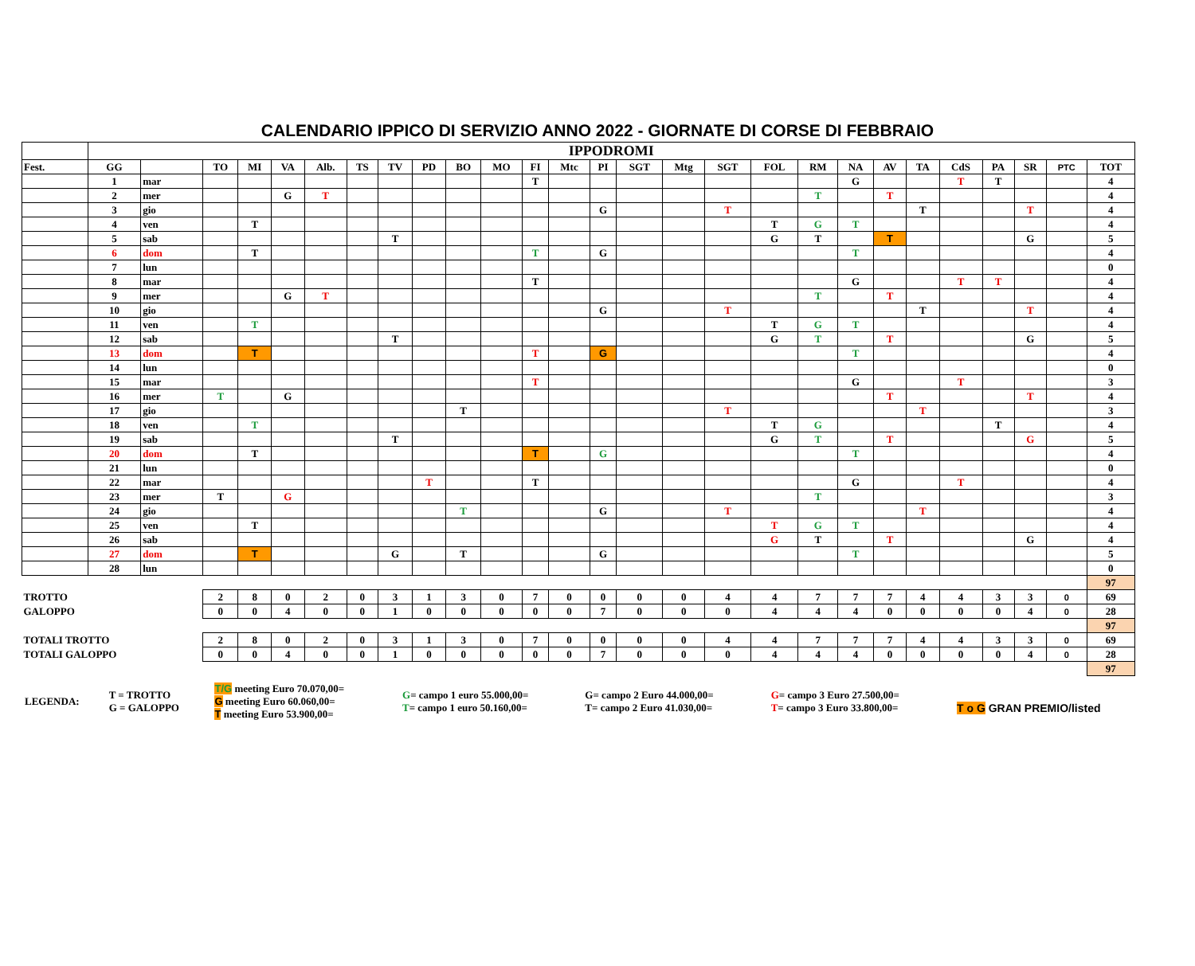CALENDARIO IPPICO DI SERVIZIO ANNO 2022 - GIORNATE DI CORSE DI FEBBRAIO
| | IPPODROMI | | | | | | | | | | | | | | | | | | | | | | | | | | |
| Fest. | GG | | TO | MI | VA | Alb. | TS | TV | PD | BO | MO | FI | Mtc | PI | SGT | Mtg | SGT | FOL | RM | NA | AV | TA | CdS | PA | SR | PTC | TOT |
| | 1 | mar | | | | | | | | | | T | | | | | | | | G | | | T | T | | | 4 |
| | 2 | mer | | | G | T | | | | | | | | | | | | | T | | T | | | | | | 4 |
| | 3 | gio | | | | | | | | | | | | G | | | T | | | | | T | | | T | | 4 |
| | 4 | ven | | T | | | | | | | | | | | | | | T | G | T | | | | | | | 4 |
| | 5 | sab | | | | | | T | | | | | | | | | | G | T | | T | | | | G | | 5 |
| | 6 | dom | | T | | | | | | | | T | | G | | | | | | T | | | | | | | 4 |
| | 7 | lun | | | | | | | | | | | | | | | | | | | | | | | | | 0 |
| | 8 | mar | | | | | | | | | | T | | | | | | | | G | | | T | T | | | 4 |
| | 9 | mer | | | G | T | | | | | | | | | | | | | T | | T | | | | | | 4 |
| | 10 | gio | | | | | | | | | | | | G | | | T | | | | | T | | | T | | 4 |
| | 11 | ven | | T | | | | | | | | | | | | | | T | G | T | | | | | | | 4 |
| | 12 | sab | | | | | | T | | | | | | | | | | G | T | | T | | | | G | | 5 |
| | 13 | dom | | T | | | | | | | | T | | G | | | | | | T | | | | | | | 4 |
| | 14 | lun | | | | | | | | | | | | | | | | | | | | | | | | | 0 |
| | 15 | mar | | | | | | | | | | T | | | | | | | | G | | | T | | | | 3 |
| | 16 | mer | T | | G | | | | | | | | | | | | | | | | T | | | | T | | 4 |
| | 17 | gio | | | | | | | | T | | | | | | | T | | | | | T | | | | | 3 |
| | 18 | ven | | T | | | | | | | | | | | | | | T | G | | | | | T | | | 4 |
| | 19 | sab | | | | | | T | | | | | | | | | | G | T | | T | | | | G | | 5 |
| | 20 | dom | | T | | | | | | | | T | | G | | | | | | T | | | | | | | 4 |
| | 21 | lun | | | | | | | | | | | | | | | | | | | | | | | | | 0 |
| | 22 | mar | | | | | | | T | | | T | | | | | | | | G | | | T | | | | 4 |
| | 23 | mer | T | | G | | | | | | | | | | | | | | T | | | | | | | | 3 |
| | 24 | gio | | | | | | | | T | | | | G | | | T | | | | | T | | | | | 4 |
| | 25 | ven | | T | | | | | | | | | | | | | | T | G | T | | | | | | | 4 |
| | 26 | sab | | | | | | | | | | | | | | | | G | T | | T | | | | G | | 4 |
| | 27 | dom | | T | | | | G | | T | | | | G | | | | | | T | | | | | | | 5 |
| | 28 | lun | | | | | | | | | | | | | | | | | | | | | | | | | 0 |
| | | | | | | | | | | | | | | | | | | | | | | | | | | | 97 |
| TROTTO | | | 2 | 8 | 0 | 2 | 0 | 3 | 1 | 3 | 0 | 7 | 0 | 0 | 0 | 0 | 4 | 4 | 7 | 7 | 7 | 4 | 4 | 3 | 3 | 0 | 69 |
| GALOPPO | | | 0 | 0 | 4 | 0 | 0 | 1 | 0 | 0 | 0 | 0 | 0 | 7 | 0 | 0 | 0 | 4 | 4 | 4 | 0 | 0 | 0 | 0 | 4 | 0 | 28 |
| | | | | | | | | | | | | | | | | | | | | | | | | | | | 97 |
| TOTALI TROTTO | | | 2 | 8 | 0 | 2 | 0 | 3 | 1 | 3 | 0 | 7 | 0 | 0 | 0 | 0 | 4 | 4 | 7 | 7 | 7 | 4 | 4 | 3 | 3 | 0 | 69 |
| TOTALI GALOPPO | | | 0 | 0 | 4 | 0 | 0 | 1 | 0 | 0 | 0 | 0 | 0 | 7 | 0 | 0 | 0 | 4 | 4 | 4 | 0 | 0 | 0 | 0 | 4 | 0 | 28 |
| | | | | | | | | | | | | | | | | | | | | | | | | | | | 97 |
| LEGENDA: | T = TROTTO G = GALOPPO | T/G meeting Euro 70.070,00= G meeting Euro 60.060,00= T meeting Euro 53.900,00= | G = campo 1 euro 55.000,00= T = campo 1 euro 50.160,00= | G= campo 2 Euro 44.000,00= T= campo 2 Euro 41.030,00= | G = campo 3 Euro 27.500,00= T = campo 3 Euro 33.800,00= | T o G GRAN PREMIO/listed |